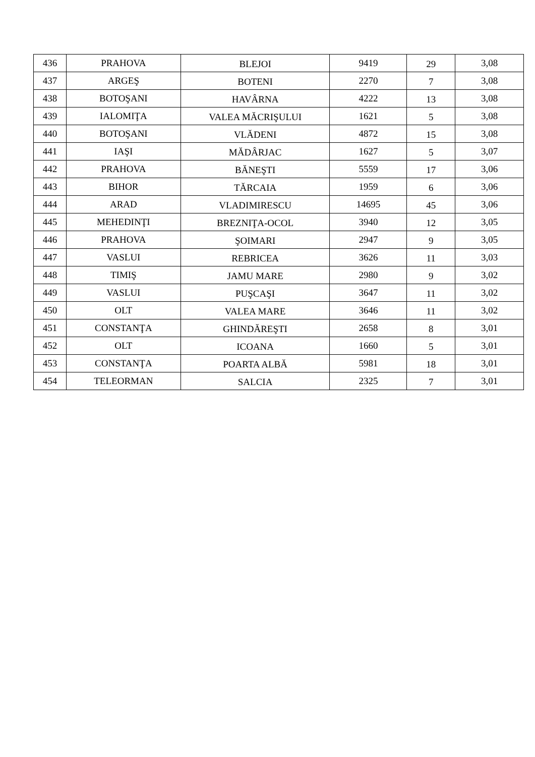| 436 | PRAHOVA | BLEJOI | 9419 | 29 | 3,08 |
| 437 | ARGEŞ | BOTENI | 2270 | 7 | 3,08 |
| 438 | BOTOŞANI | HAVÂRNA | 4222 | 13 | 3,08 |
| 439 | IALOMIŢA | VALEA MĂCRIŞULUI | 1621 | 5 | 3,08 |
| 440 | BOTOŞANI | VLĂDENI | 4872 | 15 | 3,08 |
| 441 | IAŞI | MĂDÂRJAC | 1627 | 5 | 3,07 |
| 442 | PRAHOVA | BĂNEŞTI | 5559 | 17 | 3,06 |
| 443 | BIHOR | TĂRCAIA | 1959 | 6 | 3,06 |
| 444 | ARAD | VLADIMIRESCU | 14695 | 45 | 3,06 |
| 445 | MEHEDINŢI | BREZNIŢA-OCOL | 3940 | 12 | 3,05 |
| 446 | PRAHOVA | ŞOIMARI | 2947 | 9 | 3,05 |
| 447 | VASLUI | REBRICEA | 3626 | 11 | 3,03 |
| 448 | TIMIŞ | JAMU MARE | 2980 | 9 | 3,02 |
| 449 | VASLUI | PUŞCAŞI | 3647 | 11 | 3,02 |
| 450 | OLT | VALEA MARE | 3646 | 11 | 3,02 |
| 451 | CONSTANŢA | GHINDĂREŞTI | 2658 | 8 | 3,01 |
| 452 | OLT | ICOANA | 1660 | 5 | 3,01 |
| 453 | CONSTANŢA | POARTA ALBĂ | 5981 | 18 | 3,01 |
| 454 | TELEORMAN | SALCIA | 2325 | 7 | 3,01 |